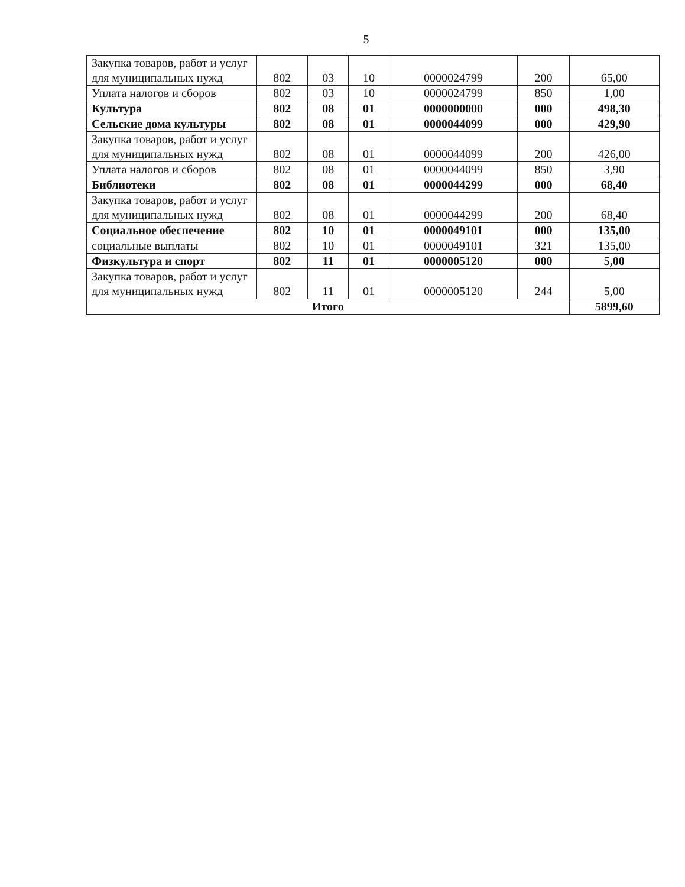5
| Закупка товаров, работ и услуг для муниципальных нужд | 802 | 03 | 10 | 0000024799 | 200 | 65,00 |
| Уплата налогов и сборов | 802 | 03 | 10 | 0000024799 | 850 | 1,00 |
| Культура | 802 | 08 | 01 | 0000000000 | 000 | 498,30 |
| Сельские дома культуры | 802 | 08 | 01 | 0000044099 | 000 | 429,90 |
| Закупка товаров, работ и услуг для муниципальных нужд | 802 | 08 | 01 | 0000044099 | 200 | 426,00 |
| Уплата налогов и сборов | 802 | 08 | 01 | 0000044099 | 850 | 3,90 |
| Библиотеки | 802 | 08 | 01 | 0000044299 | 000 | 68,40 |
| Закупка товаров, работ и услуг для муниципальных нужд | 802 | 08 | 01 | 0000044299 | 200 | 68,40 |
| Социальное обеспечение | 802 | 10 | 01 | 0000049101 | 000 | 135,00 |
| социальные выплаты | 802 | 10 | 01 | 0000049101 | 321 | 135,00 |
| Физкультура и спорт | 802 | 11 | 01 | 0000005120 | 000 | 5,00 |
| Закупка товаров, работ и услуг для муниципальных нужд | 802 | 11 | 01 | 0000005120 | 244 | 5,00 |
| Итого | | | | | | 5899,60 |